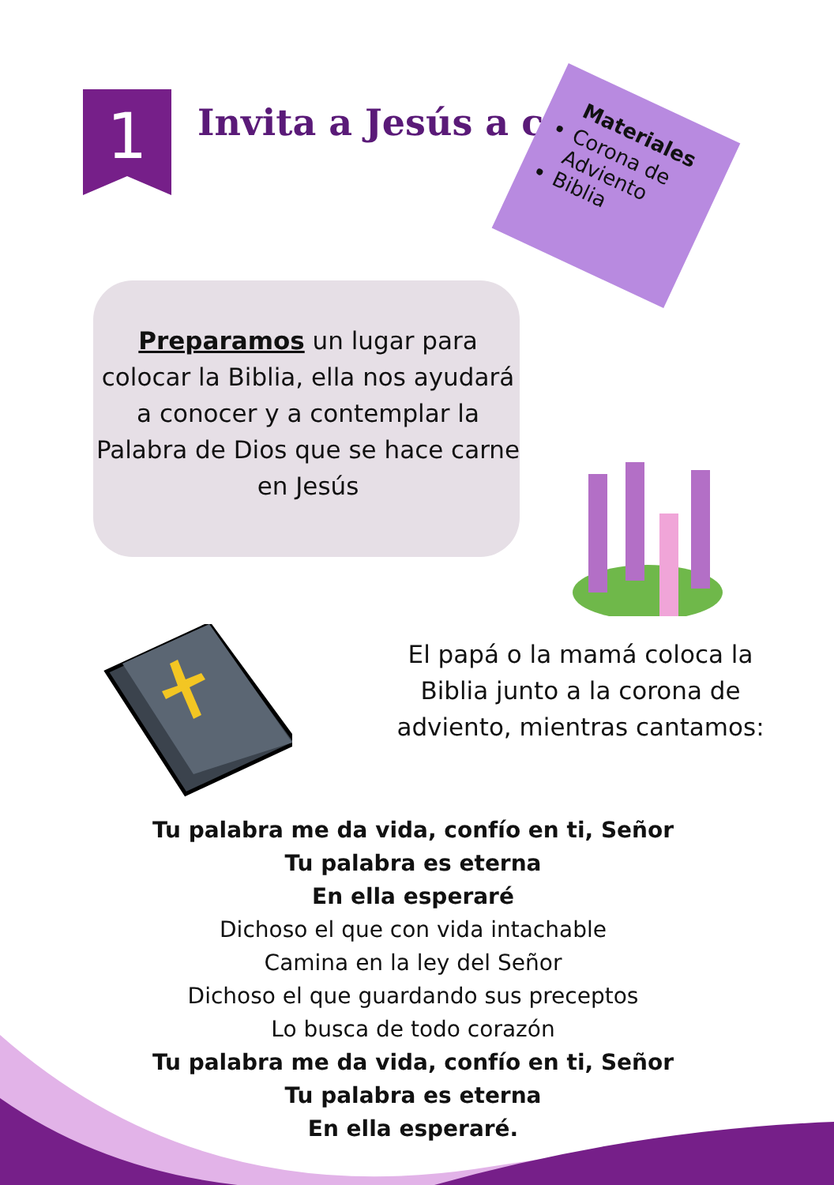1 Invita a Jesús a casa
Materiales
Corona de Adviento
Biblia
Preparamos un lugar para colocar la Biblia, ella nos ayudará a conocer y a contemplar la Palabra de Dios que se hace carne en Jesús
El papá o la mamá coloca la Biblia junto a la corona de adviento, mientras cantamos:
Tu palabra me da vida, confío en ti, Señor
Tu palabra es eterna
En ella esperaré
Dichoso el que con vida intachable
Camina en la ley del Señor
Dichoso el que guardando sus preceptos
Lo busca de todo corazón
Tu palabra me da vida, confío en ti, Señor
Tu palabra es eterna
En ella esperaré.